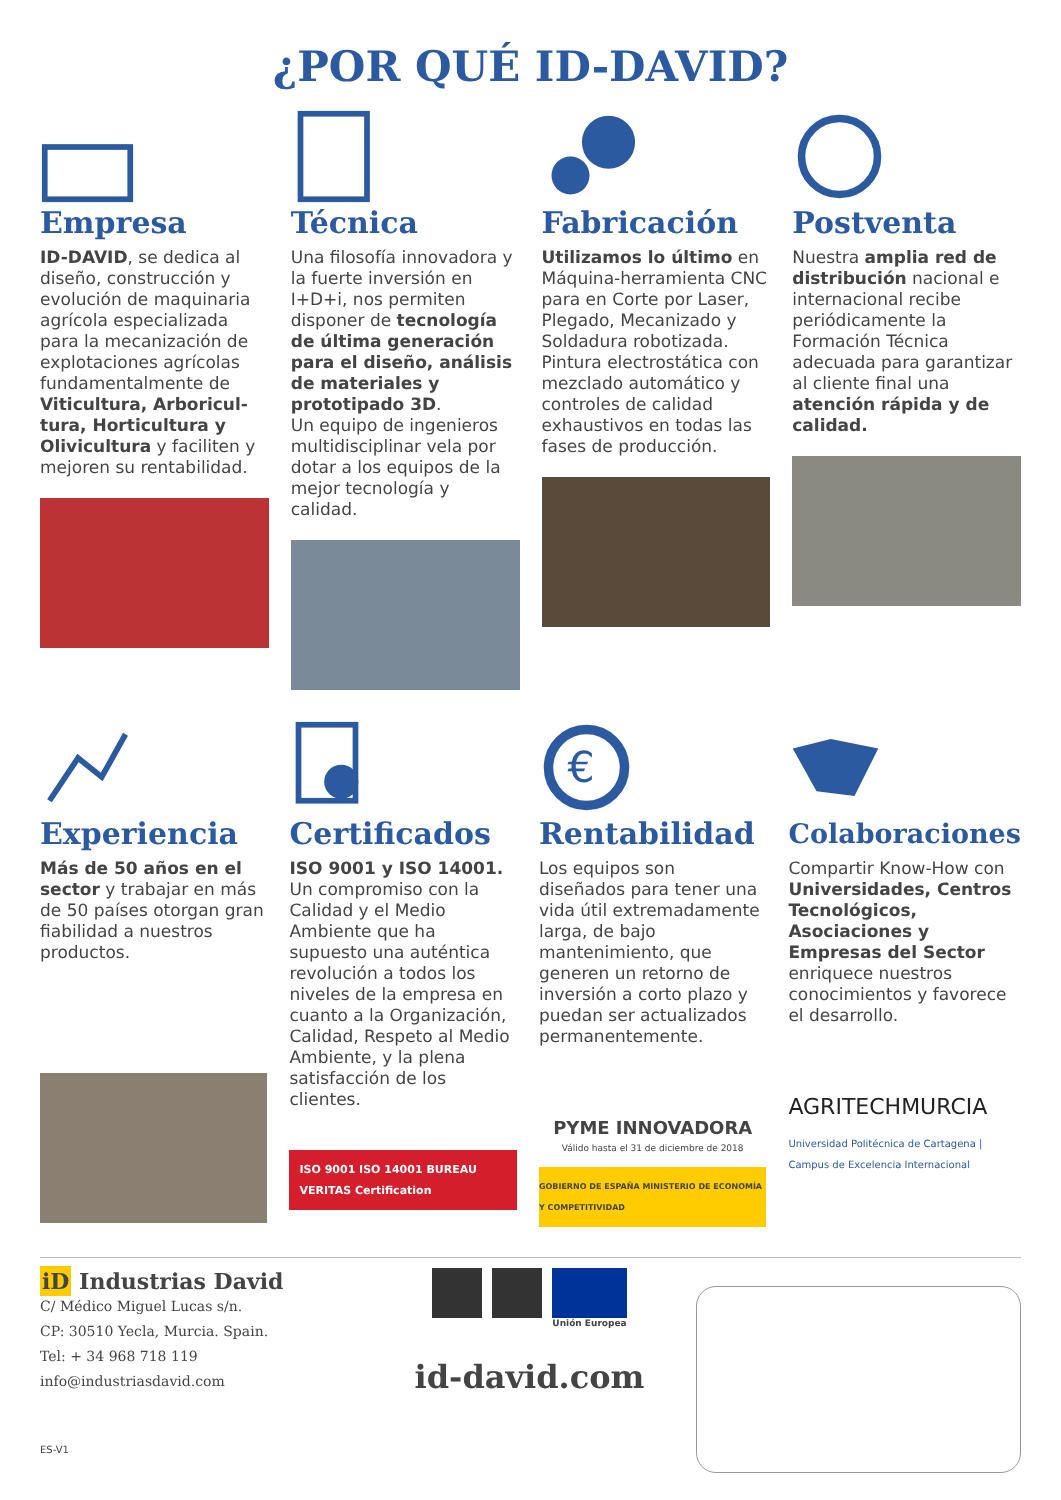¿POR QUÉ ID-DAVID?
Empresa
ID-DAVID, se dedica al diseño, construcción y evolución de maquinaria agrícola especializada para la mecanización de explotaciones agrícolas fundamentalmente de Viticultura, Arboricul-tura, Horticultura y Olivicultura y faciliten y mejoren su rentabilidad.
Técnica
Una filosofía innovadora y la fuerte inversión en I+D+i, nos permiten disponer de tecnología de última generación para el diseño, análisis de materiales y prototipado 3D.
Un equipo de ingenieros multidisciplinar vela por dotar a los equipos de la mejor tecnología y calidad.
Fabricación
Utilizamos lo último en Máquina-herramienta CNC para en Corte por Laser, Plegado, Mecanizado y Soldadura robotizada. Pintura electrostática con mezclado automático y controles de calidad exhaustivos en todas las fases de producción.
Postventa
Nuestra amplia red de distribución nacional e internacional recibe periódicamente la Formación Técnica adecuada para garantizar al cliente final una atención rápida y de calidad.
Experiencia
Más de 50 años en el sector y trabajar en más de 50 países otorgan gran fiabilidad a nuestros productos.
Certificados
ISO 9001 y ISO 14001.
Un compromiso con la Calidad y el Medio Ambiente que ha supuesto una auténtica revolución a todos los niveles de la empresa en cuanto a la Organización, Calidad, Respeto al Medio Ambiente, y la plena satisfacción de los clientes.
ISO 9001 ISO 14001 BUREAU VERITAS Certification
€
Rentabilidad
Los equipos son diseñados para tener una vida útil extremadamente larga, de bajo mantenimiento, que generen un retorno de inversión a corto plazo y puedan ser actualizados permanentemente.
PYME INNOVADORA
Válido hasta el 31 de diciembre de 2018
GOBIERNO DE ESPAÑA MINISTERIO DE ECONOMÍA Y COMPETITIVIDAD
Colaboraciones
Compartir Know-How con Universidades, Centros Tecnológicos, Asociaciones y Empresas del Sector enriquece nuestros conocimientos y favorece el desarrollo.
AGRITECHMURCIA
Universidad Politécnica de Cartagena | Campus de Excelencia Internacional
iD Industrias David
C/ Médico Miguel Lucas s/n.
CP: 30510 Yecla, Murcia. Spain.
Tel: + 34 968 718 119
info@industriasdavid.com
ES-V1
Unión Europea
id-david.com